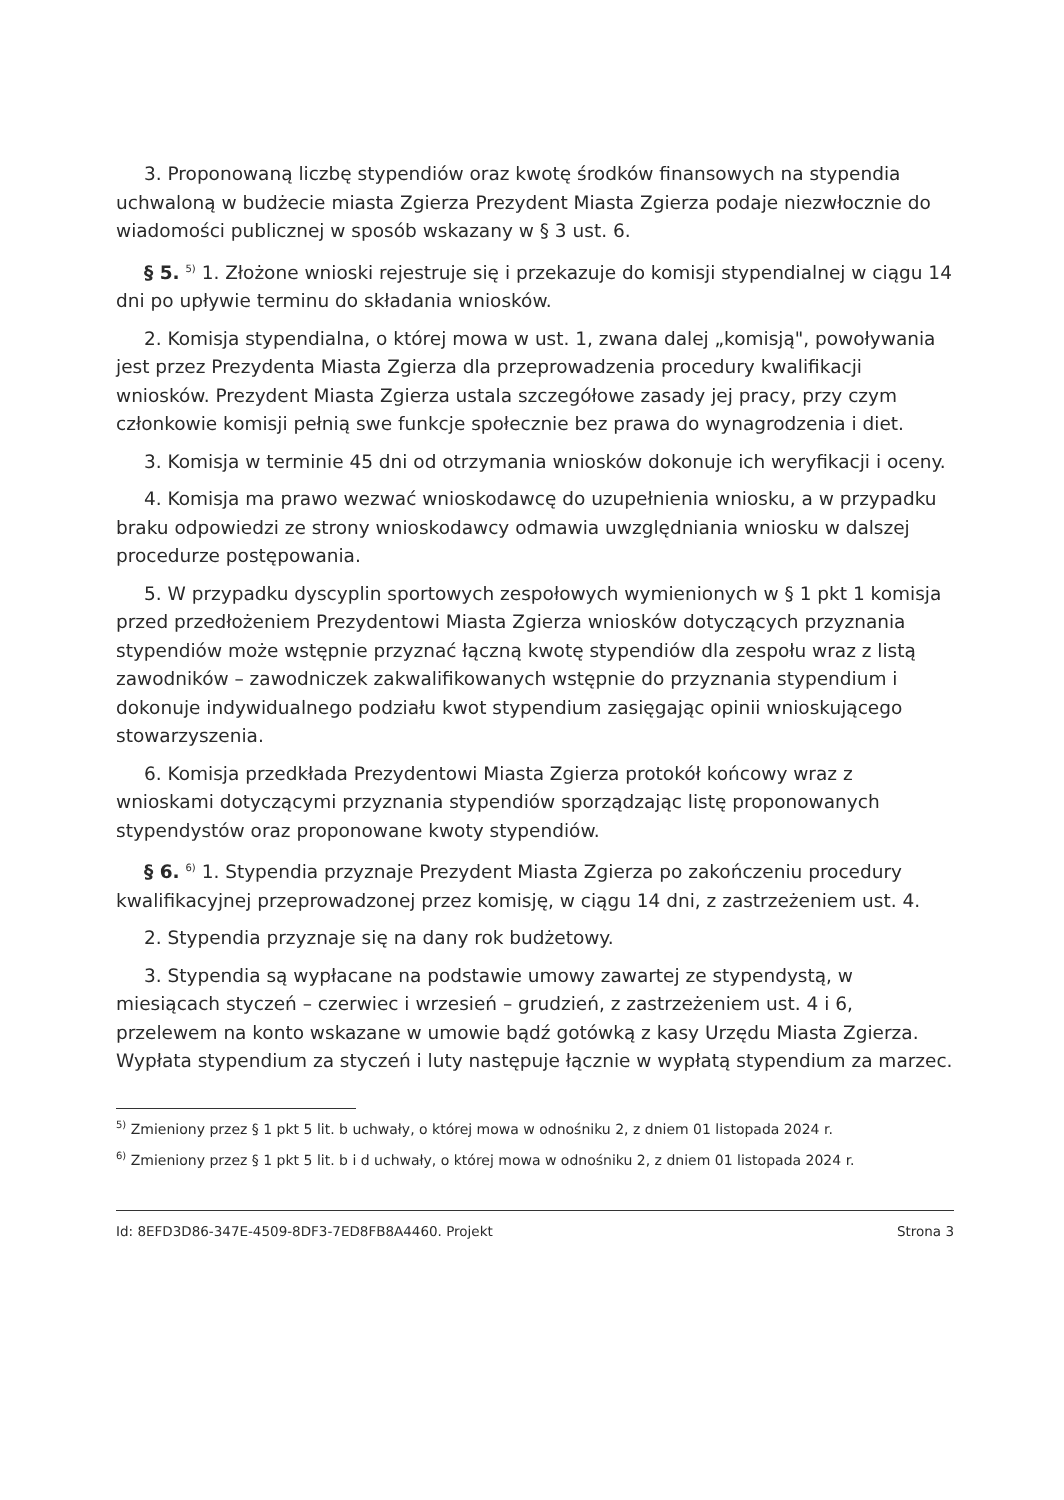3. Proponowaną liczbę stypendiów oraz kwotę środków finansowych na stypendia uchwaloną w budżecie miasta Zgierza Prezydent Miasta Zgierza podaje niezwłocznie do wiadomości publicznej w sposób wskazany w § 3 ust. 6.
§ 5. <sup>5)</sup> 1. Złożone wnioski rejestruje się i przekazuje do komisji stypendialnej w ciągu 14 dni po upływie terminu do składania wniosków.
2. Komisja stypendialna, o której mowa w ust. 1, zwana dalej „komisją", powoływania jest przez Prezydenta Miasta Zgierza dla przeprowadzenia procedury kwalifikacji wniosków. Prezydent Miasta Zgierza ustala szczegółowe zasady jej pracy, przy czym członkowie komisji pełnią swe funkcje społecznie bez prawa do wynagrodzenia i diet.
3. Komisja w terminie 45 dni od otrzymania wniosków dokonuje ich weryfikacji i oceny.
4. Komisja ma prawo wezwać wnioskodawcę do uzupełnienia wniosku, a w przypadku braku odpowiedzi ze strony wnioskodawcy odmawia uwzględniania wniosku w dalszej procedurze postępowania.
5. W przypadku dyscyplin sportowych zespołowych wymienionych w § 1 pkt 1 komisja przed przedłożeniem Prezydentowi Miasta Zgierza wniosków dotyczących przyznania stypendiów może wstępnie przyznać łączną kwotę stypendiów dla zespołu wraz z listą zawodników – zawodniczek zakwalifikowanych wstępnie do przyznania stypendium i dokonuje indywidualnego podziału kwot stypendium zasięgając opinii wnioskującego stowarzyszenia.
6. Komisja przedkłada Prezydentowi Miasta Zgierza protokół końcowy wraz z wnioskami dotyczącymi przyznania stypendiów sporządzając listę proponowanych stypendystów oraz proponowane kwoty stypendiów.
§ 6. <sup>6)</sup> 1. Stypendia przyznaje Prezydent Miasta Zgierza po zakończeniu procedury kwalifikacyjnej przeprowadzonej przez komisję, w ciągu 14 dni, z zastrzeżeniem ust. 4.
2. Stypendia przyznaje się na dany rok budżetowy.
3. Stypendia są wypłacane na podstawie umowy zawartej ze stypendystą, w miesiącach styczeń – czerwiec i wrzesień – grudzień, z zastrzeżeniem ust. 4 i 6, przelewem na konto wskazane w umowie bądź gotówką z kasy Urzędu Miasta Zgierza. Wypłata stypendium za styczeń i luty następuje łącznie w wypłatą stypendium za marzec.
<sup>5)</sup> Zmieniony przez § 1 pkt 5 lit. b uchwały, o której mowa w odnośniku 2, z dniem 01 listopada 2024 r.
<sup>6)</sup> Zmieniony przez § 1 pkt 5 lit. b i d uchwały, o której mowa w odnośniku 2, z dniem 01 listopada 2024 r.
Id: 8EFD3D86-347E-4509-8DF3-7ED8FB8A4460. Projekt Strona 3